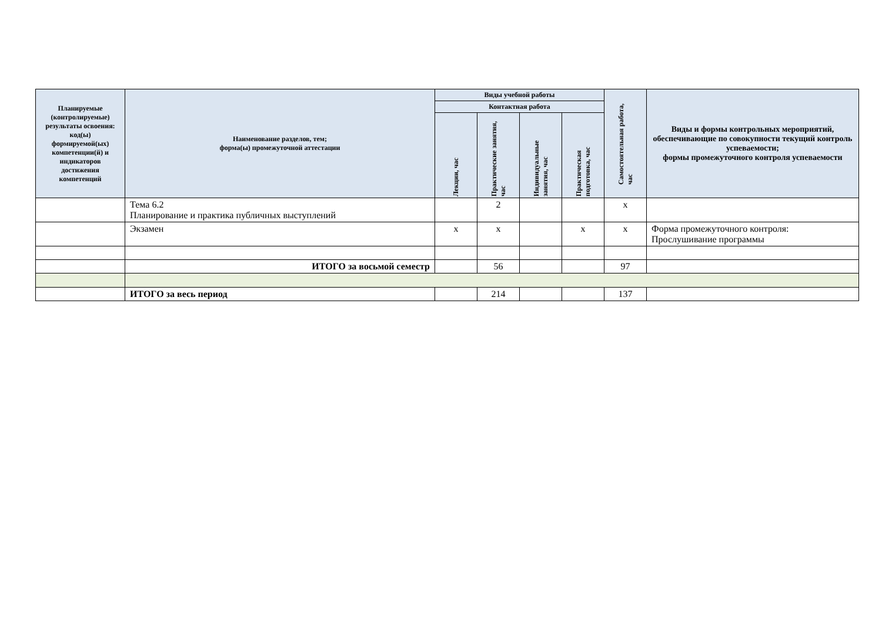| Планируемые (контролируемые) результаты освоения: код(ы) формируемой(ых) компетенции(й) и индикаторов достижения компетенций | Наименование разделов, тем; форма(ы) промежуточной аттестации | Виды учебной работы | | | | Самостоятельная работа, час | Виды и формы контрольных мероприятий, обеспечивающие по совокупности текущий контроль успеваемости; формы промежуточного контроля успеваемости |
| --- | --- | --- | --- | --- | --- | --- | --- |
| | | Контактная работа | | | | | |
| | | Лекции, час | Практические занятия, час | Индивидуальные занятия, час | Практическая подготовка, час | | |
| | Тема 6.2 Планирование и практика публичных выступлений | | 2 | | | х | |
| | Экзамен | х | х | | х | х | Форма промежуточного контроля: Прослушивание программы |
| | ИТОГО за восьмой семестр | | 56 | | | 97 | |
| | ИТОГО за весь период | | 214 | | | 137 | |